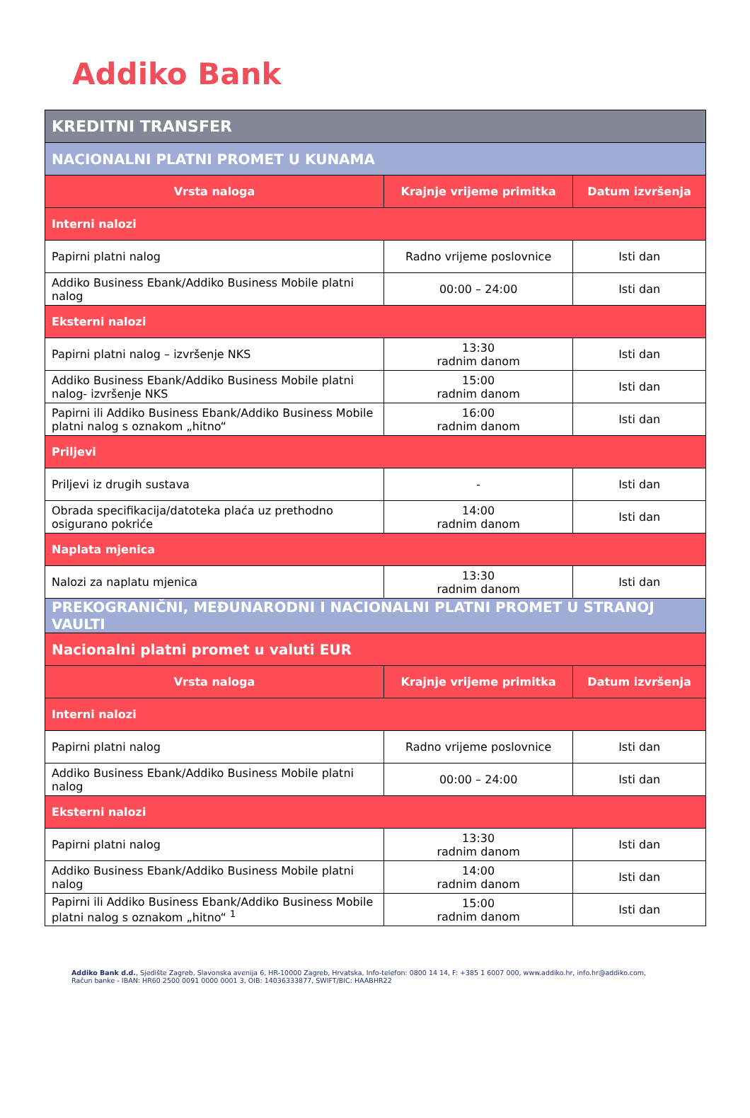Addiko Bank
| KREDITNI TRANSFER | | |
| --- | --- | --- |
| NACIONALNI PLATNI PROMET U KUNAMA | | |
| Vrsta naloga | Krajnje vrijeme primitka | Datum izvršenja |
| Interni nalozi | | |
| Papirni platni nalog | Radno vrijeme poslovnice | Isti dan |
| Addiko Business Ebank/Addiko Business Mobile platni nalog | 00:00 – 24:00 | Isti dan |
| Eksterni nalozi | | |
| Papirni platni nalog – izvršenje NKS | 13:30 radnim danom | Isti dan |
| Addiko Business Ebank/Addiko Business Mobile platni nalog- izvršenje NKS | 15:00 radnim danom | Isti dan |
| Papirni ili Addiko Business Ebank/Addiko Business Mobile platni nalog s oznakom „hitno“ | 16:00 radnim danom | Isti dan |
| Priljevi | | |
| Priljevi iz drugih sustava | - | Isti dan |
| Obrada specifikacija/datoteka plaća uz prethodno osigurano pokriće | 14:00 radnim danom | Isti dan |
| Naplata mjenica | | |
| Nalozi za naplatu mjenica | 13:30 radnim danom | Isti dan |
| PREKOGRANIČNI, MEĐUNARODNI I NACIONALNI PLATNI PROMET U STRANOJ VAULTI | | |
| Nacionalni platni promet u valuti EUR | | |
| Vrsta naloga | Krajnje vrijeme primitka | Datum izvršenja |
| Interni nalozi | | |
| Papirni platni nalog | Radno vrijeme poslovnice | Isti dan |
| Addiko Business Ebank/Addiko Business Mobile platni nalog | 00:00 – 24:00 | Isti dan |
| Eksterni nalozi | | |
| Papirni platni nalog | 13:30 radnim danom | Isti dan |
| Addiko Business Ebank/Addiko Business Mobile platni nalog | 14:00 radnim danom | Isti dan |
| Papirni ili Addiko Business Ebank/Addiko Business Mobile platni nalog s oznakom „hitno“ <sup>1</sup> | 15:00 radnim danom | Isti dan |
Addiko Bank d.d., Sjedište Zagreb, Slavonska avenija 6, HR-10000 Zagreb, Hrvatska, Info-telefon: 0800 14 14, F: +385 1 6007 000, www.addiko.hr, info.hr@addiko.com,
Račun banke - IBAN: HR60 2500 0091 0000 0001 3, OIB: 14036333877, SWIFT/BIC: HAABHR22